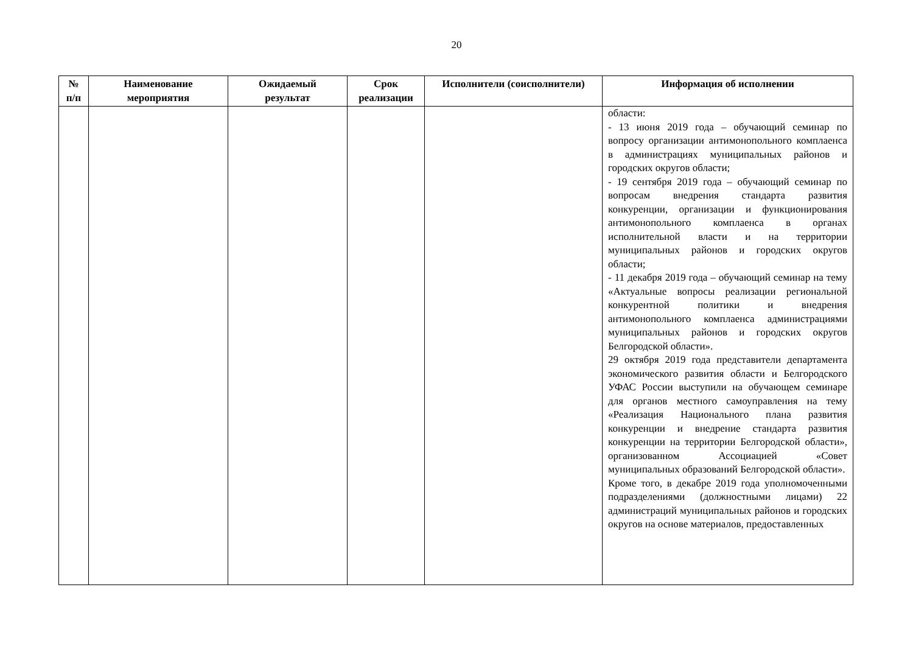20
| № п/п | Наименование мероприятия | Ожидаемый результат | Срок реализации | Исполнители (соисполнители) | Информация об исполнении |
| --- | --- | --- | --- | --- | --- |
| | | | | | области: - 13 июня 2019 года – обучающий семинар по вопросу организации антимонопольного комплаенса в администрациях муниципальных районов и городских округов области; - 19 сентября 2019 года – обучающий семинар по вопросам внедрения стандарта развития конкуренции, организации и функционирования антимонопольного комплаенса в органах исполнительной власти и на территории муниципальных районов и городских округов области; - 11 декабря 2019 года – обучающий семинар на тему «Актуальные вопросы реализации региональной конкурентной политики и внедрения антимонопольного комплаенса администрациями муниципальных районов и городских округов Белгородской области». 29 октября 2019 года представители департамента экономического развития области и Белгородского УФАС России выступили на обучающем семинаре для органов местного самоуправления на тему «Реализация Национального плана развития конкуренции и внедрение стандарта развития конкуренции на территории Белгородской области», организованном Ассоциацией «Совет муниципальных образований Белгородской области». Кроме того, в декабре 2019 года уполномоченными подразделениями (должностными лицами) 22 администраций муниципальных районов и городских округов на основе материалов, предоставленных |